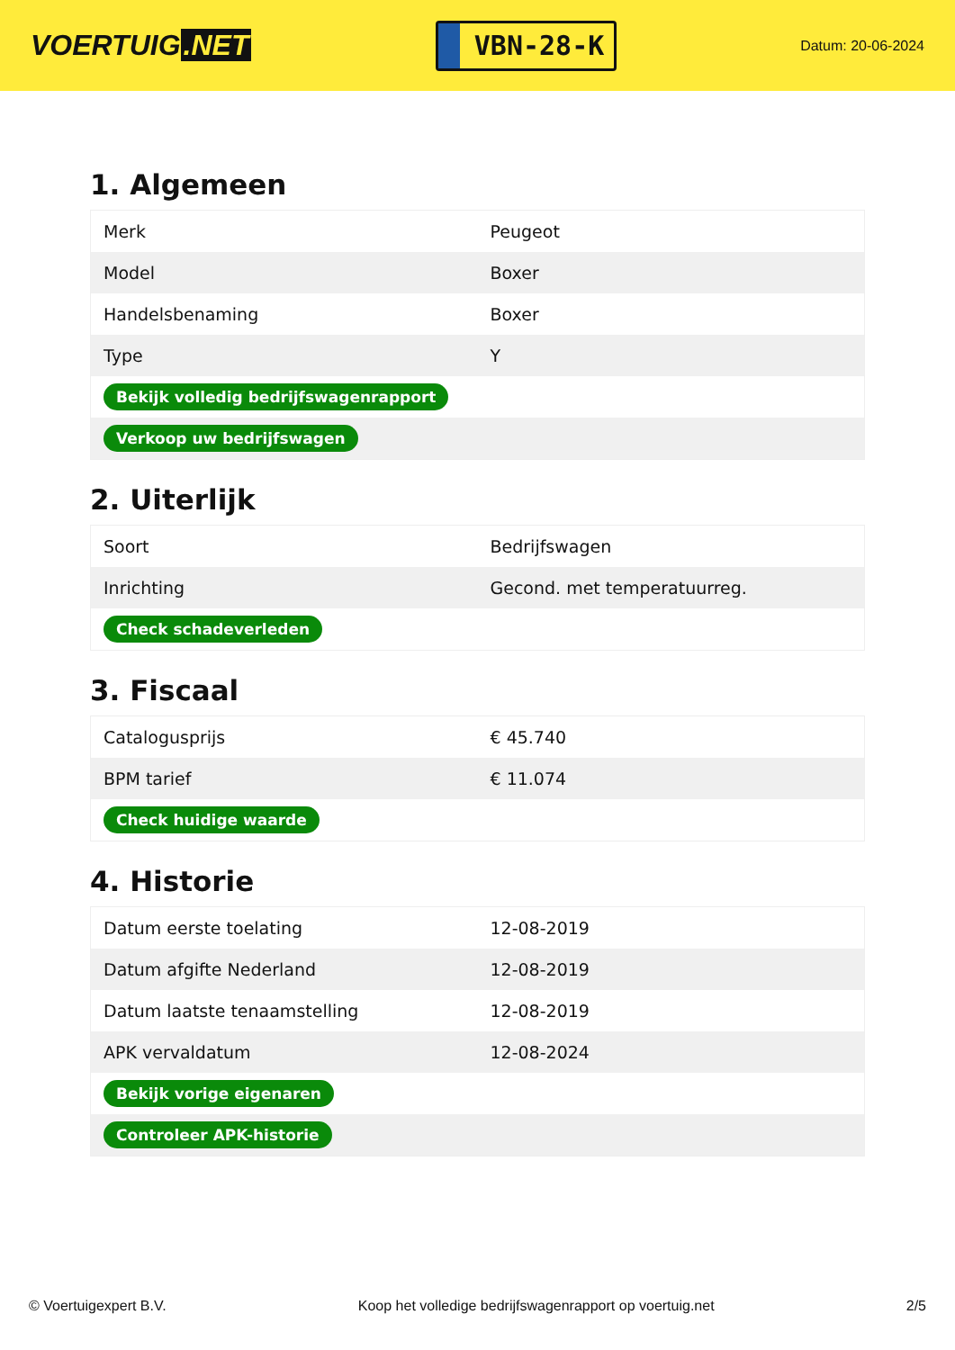VOERTUIG.NET
VBN-28-K
Datum: 20-06-2024
1. Algemeen
| Merk | Peugeot |
| Model | Boxer |
| Handelsbenaming | Boxer |
| Type | Y |
| Bekijk volledig bedrijfswagenrapport | |
| Verkoop uw bedrijfswagen | |
2. Uiterlijk
| Soort | Bedrijfswagen |
| Inrichting | Gecond. met temperatuurreg. |
| Check schadeverleden | |
3. Fiscaal
| Catalogusprijs | € 45.740 |
| BPM tarief | € 11.074 |
| Check huidige waarde | |
4. Historie
| Datum eerste toelating | 12-08-2019 |
| Datum afgifte Nederland | 12-08-2019 |
| Datum laatste tenaamstelling | 12-08-2019 |
| APK vervaldatum | 12-08-2024 |
| Bekijk vorige eigenaren | |
| Controleer APK-historie | |
© Voertuigexpert B.V. Koop het volledige bedrijfswagenrapport op voertuig.net 2/5